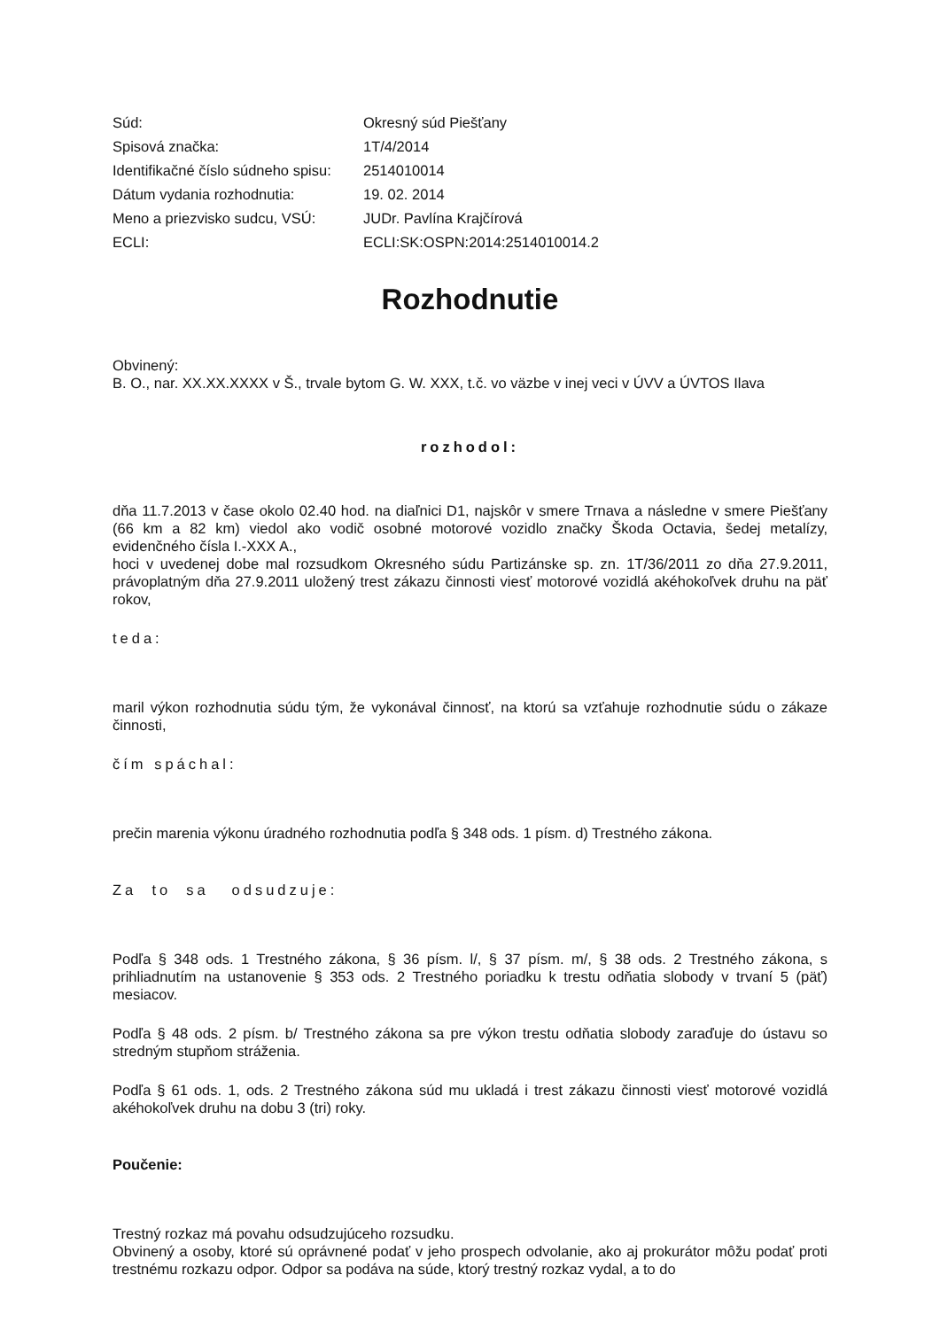| Súd: | Okresný súd Piešťany |
| Spisová značka: | 1T/4/2014 |
| Identifikačné číslo súdneho spisu: | 2514010014 |
| Dátum vydania rozhodnutia: | 19. 02. 2014 |
| Meno a priezvisko sudcu, VSÚ: | JUDr. Pavlína Krajčírová |
| ECLI: | ECLI:SK:OSPN:2014:2514010014.2 |
Rozhodnutie
Obvinený:
B. O., nar. XX.XX.XXXX v Š., trvale bytom G. W. XXX, t.č. vo väzbe v inej veci v ÚVV a ÚVTOS Ilava
rozhodol:
dňa 11.7.2013 v čase okolo 02.40 hod. na diaľnici D1, najskôr v smere Trnava a následne v smere Piešťany (66 km a 82 km) viedol ako vodič osobné motorové vozidlo značky Škoda Octavia, šedej metalízy, evidenčného čísla I.-XXX A.,
hoci v uvedenej dobe mal rozsudkom Okresného súdu Partizánske sp. zn. 1T/36/2011 zo dňa 27.9.2011, právoplatným dňa 27.9.2011 uložený trest zákazu činnosti viesť motorové vozidlá akéhokoľvek druhu na päť rokov,
teda:
maril výkon rozhodnutia súdu tým, že vykonával činnosť, na ktorú sa vzťahuje rozhodnutie súdu o zákaze činnosti,
čím spáchal:
prečin marenia výkonu úradného rozhodnutia podľa § 348 ods. 1 písm. d) Trestného zákona.
Za to sa odsudzuje:
Podľa § 348 ods. 1 Trestného zákona, § 36 písm. l/, § 37 písm. m/, § 38 ods. 2 Trestného zákona, s prihliadnutím na ustanovenie § 353 ods. 2 Trestného poriadku k trestu odňatia slobody v trvaní 5 (päť) mesiacov.
Podľa § 48 ods. 2 písm. b/ Trestného zákona sa pre výkon trestu odňatia slobody zaraďuje do ústavu so stredným stupňom stráženia.
Podľa § 61 ods. 1, ods. 2 Trestného zákona súd mu ukladá i trest zákazu činnosti viesť motorové vozidlá akéhokoľvek druhu na dobu 3 (tri) roky.
Poučenie:
Trestný rozkaz má povahu odsudzujúceho rozsudku.
Obvinený a osoby, ktoré sú oprávnené podať v jeho prospech odvolanie, ako aj prokurátor môžu podať proti trestnému rozkazu odpor. Odpor sa podáva na súde, ktorý trestný rozkaz vydal, a to do